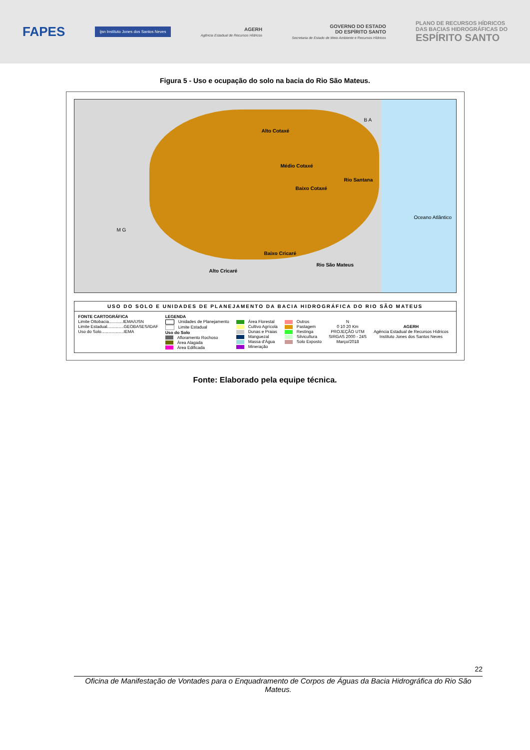FAPES
ijsn Instituto Jones dos Santos Neves
AGERH
Agência Estadual de Recursos Hídricos
GOVERNO DO ESTADO
DO ESPÍRITO SANTO
Secretaria de Estado de Meio Ambiente e Recursos Hídricos
PLANO DE RECURSOS HÍDRICOS
DAS BACIAS HIDROGRÁFICAS DO
ESPÍRITO SANTO
Figura 5 - Uso e ocupação do solo na bacia do Rio São Mateus.
Alto Cotaxé
Médio Cotaxé
Rio Santana
Baixo Cotaxé
M G
B A
Baixo Cricaré
Rio São Mateus
Alto Cricaré
Oceano Atlântico
USO DO SOLO E UNIDADES DE PLANEJAMENTO DA BACIA HIDROGRÁFICA DO RIO SÃO MATEUS
FONTE CARTOGRÁFICA
Limite Ottobacia............IEMA/IJSN
Limite Estadual..............GEOBASES/IDAF
Uso do Solo...................IEMA
LEGENDA
Unidades de Planejamento
Limite Estadual
Uso do Solo
Afloramento Rochoso
Área Alagada
Área Edificada
Área Florestal
Cultivo Agrícola
Dunas e Praias
Manguezal
Massa d'Água
Mineração
Outros
Pastagem
Restinga
Silvicultura
Solo Exposto
N
0 10 20 Km
PROJEÇÃO UTM
SIRGAS 2000 - 24S
Março/2018
AGERH
Agência Estadual de Recursos Hídricos
Instituto Jones dos Santos Neves
Fonte: Elaborado pela equipe técnica.
22
Oficina de Manifestação de Vontades para o Enquadramento de Corpos de Águas da Bacia Hidrográfica do Rio São Mateus.